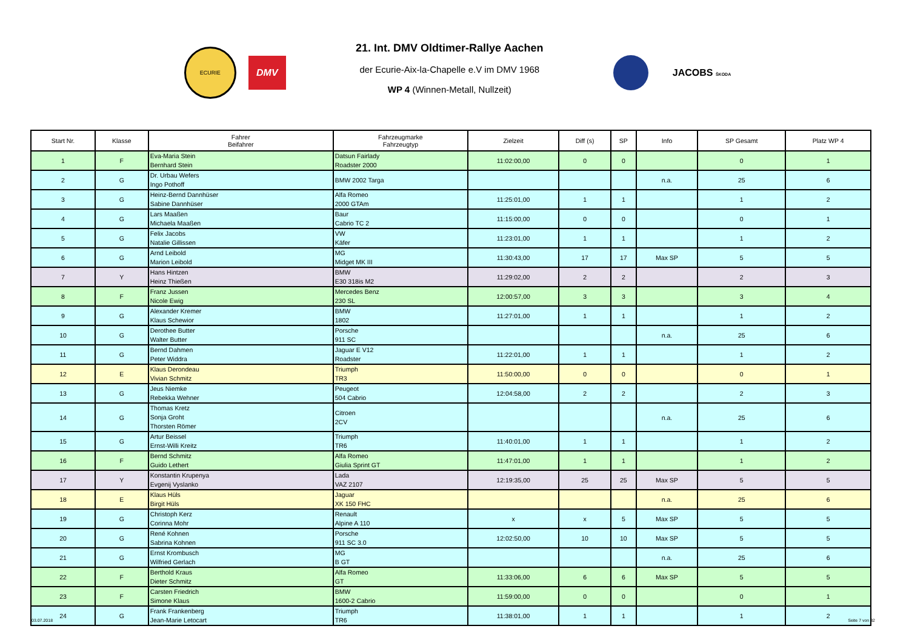ECURIE
DMV
21. Int. DMV Oldtimer-Rallye Aachen
der Ecurie-Aix-la-Chapelle e.V im DMV 1968
WP 4 (Winnen-Metall, Nullzeit)
JACOBS ŠKODA
| Start Nr. | Klasse | Fahrer Beifahrer | Fahrzeugmarke Fahrzeugtyp | Zielzeit | Diff (s) | SP | Info | SP Gesamt | Platz WP 4 |
| --- | --- | --- | --- | --- | --- | --- | --- | --- | --- |
| 1 | F | Eva-Maria Stein Bernhard Stein | Datsun Fairlady Roadster 2000 | 11:02:00,00 | 0 | 0 | | 0 | 1 |
| 2 | G | Dr. Urbau Wefers Ingo Pothoff | BMW 2002 Targa | | | | n.a. | 25 | 6 |
| 3 | G | Heinz-Bernd Dannhüser Sabine Dannhüser | Alfa Romeo 2000 GTAm | 11:25:01,00 | 1 | 1 | | 1 | 2 |
| 4 | G | Lars Maaßen Michaela Maaßen | Baur Cabrio TC 2 | 11:15:00,00 | 0 | 0 | | 0 | 1 |
| 5 | G | Felix Jacobs Natalie Gillissen | VW Käfer | 11:23:01,00 | 1 | 1 | | 1 | 2 |
| 6 | G | Arnd Leibold Marion Leibold | MG Midget MK III | 11:30:43,00 | 17 | 17 | Max SP | 5 | 5 |
| 7 | Y | Hans Hintzen Heinz Thießen | BMW E30 318is M2 | 11:29:02,00 | 2 | 2 | | 2 | 3 |
| 8 | F | Franz Jussen Nicole Ewig | Mercedes Benz 230 SL | 12:00:57,00 | 3 | 3 | | 3 | 4 |
| 9 | G | Alexander Kremer Klaus Schewior | BMW 1802 | 11:27:01,00 | 1 | 1 | | 1 | 2 |
| 10 | G | Derothee Butter Walter Butter | Porsche 911 SC | | | | n.a. | 25 | 6 |
| 11 | G | Bernd Dahmen Peter Widdra | Jaguar E V12 Roadster | 11:22:01,00 | 1 | 1 | | 1 | 2 |
| 12 | E | Klaus Derondeau Vivian Schmitz | Triumph TR3 | 11:50:00,00 | 0 | 0 | | 0 | 1 |
| 13 | G | Jeus Niemke Rebekka Wehner | Peugeot 504 Cabrio | 12:04:58,00 | 2 | 2 | | 2 | 3 |
| 14 | G | Thomas Kretz Sonja Groht Thorsten Römer | Citroen 2CV | | | | n.a. | 25 | 6 |
| 15 | G | Artur Beissel Ernst-Willi Kreitz | Triumph TR6 | 11:40:01,00 | 1 | 1 | | 1 | 2 |
| 16 | F | Bernd Schmitz Guido Lethert | Alfa Romeo Giulia Sprint GT | 11:47:01,00 | 1 | 1 | | 1 | 2 |
| 17 | Y | Konstantin Krupenya Evgenij Vyslanko | Lada VAZ 2107 | 12:19:35,00 | 25 | 25 | Max SP | 5 | 5 |
| 18 | E | Klaus Hüls Birgit Hüls | Jaguar XK 150 FHC | | | | n.a. | 25 | 6 |
| 19 | G | Christoph Kerz Corinna Mohr | Renault Alpine A 110 | x | x | 5 | Max SP | 5 | 5 |
| 20 | G | René Kohnen Sabrina Kohnen | Porsche 911 SC 3.0 | 12:02:50,00 | 10 | 10 | Max SP | 5 | 5 |
| 21 | G | Ernst Krombusch Wilfried Gerlach | MG B GT | | | | n.a. | 25 | 6 |
| 22 | F | Berthold Kraus Dieter Schmitz | Alfa Romeo GT | 11:33:06,00 | 6 | 6 | Max SP | 5 | 5 |
| 23 | F | Carsten Friedrich Simone Klaus | BMW 1600-2 Cabrio | 11:59:00,00 | 0 | 0 | | 0 | 1 |
| 24 | G | Frank Frankenberg Jean-Marie Letocart | Triumph TR6 | 11:38:01,00 | 1 | 1 | | 1 | 2 |
03.07.2018 Seite 7 von 32